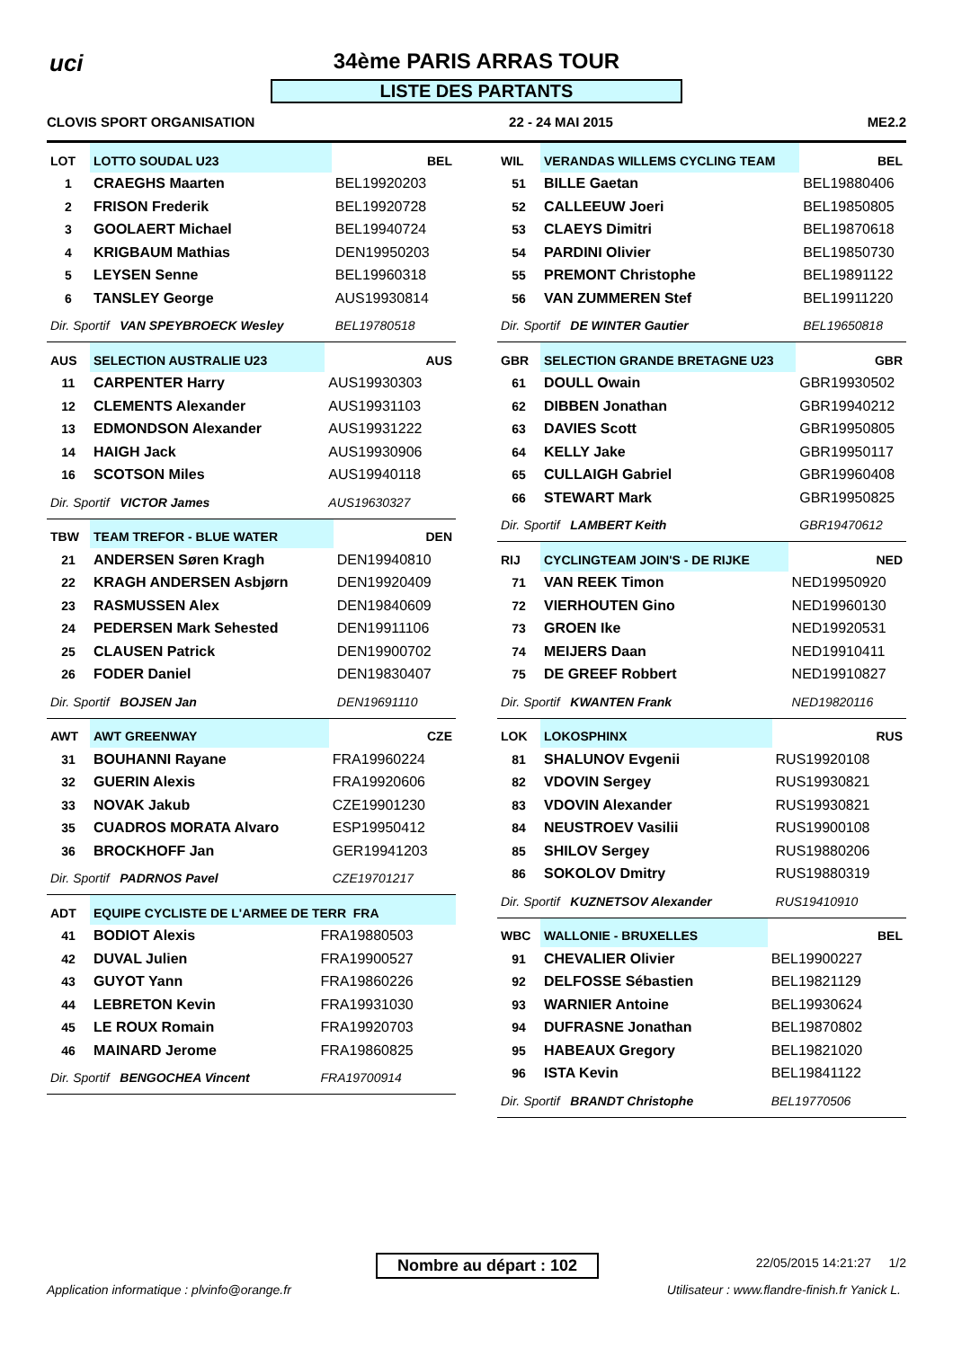uci
34ème PARIS ARRAS TOUR
LISTE DES PARTANTS
CLOVIS SPORT ORGANISATION 22 - 24 MAI 2015 ME2.2
| LOT | LOTTO SOUDAL U23 | BEL |
| 1 | CRAEGHS Maarten | BEL19920203 |
| 2 | FRISON Frederik | BEL19920728 |
| 3 | GOOLAERT Michael | BEL19940724 |
| 4 | KRIGBAUM Mathias | DEN19950203 |
| 5 | LEYSEN Senne | BEL19960318 |
| 6 | TANSLEY George | AUS19930814 |
| Dir. Sportif VAN SPEYBROECK Wesley | | BEL19780518 |
| AUS | SELECTION AUSTRALIE U23 | AUS |
| 11 | CARPENTER Harry | AUS19930303 |
| 12 | CLEMENTS Alexander | AUS19931103 |
| 13 | EDMONDSON Alexander | AUS19931222 |
| 14 | HAIGH Jack | AUS19930906 |
| 16 | SCOTSON Miles | AUS19940118 |
| Dir. Sportif VICTOR James | | AUS19630327 |
| TBW | TEAM TREFOR - BLUE WATER | DEN |
| 21 | ANDERSEN Søren Kragh | DEN19940810 |
| 22 | KRAGH ANDERSEN Asbjørn | DEN19920409 |
| 23 | RASMUSSEN Alex | DEN19840609 |
| 24 | PEDERSEN Mark Sehested | DEN19911106 |
| 25 | CLAUSEN Patrick | DEN19900702 |
| 26 | FODER Daniel | DEN19830407 |
| Dir. Sportif BOJSEN Jan | | DEN19691110 |
| AWT | AWT GREENWAY | CZE |
| 31 | BOUHANNI Rayane | FRA19960224 |
| 32 | GUERIN Alexis | FRA19920606 |
| 33 | NOVAK Jakub | CZE19901230 |
| 35 | CUADROS MORATA Alvaro | ESP19950412 |
| 36 | BROCKHOFF Jan | GER19941203 |
| Dir. Sportif PADRNOS Pavel | | CZE19701217 |
| ADT | EQUIPE CYCLISTE DE L'ARMEE DE TERR FRA | |
| 41 | BODIOT Alexis | FRA19880503 |
| 42 | DUVAL Julien | FRA19900527 |
| 43 | GUYOT Yann | FRA19860226 |
| 44 | LEBRETON Kevin | FRA19931030 |
| 45 | LE ROUX Romain | FRA19920703 |
| 46 | MAINARD Jerome | FRA19860825 |
| Dir. Sportif BENGOCHEA Vincent | | FRA19700914 |
| WIL | VERANDAS WILLEMS CYCLING TEAM | BEL |
| 51 | BILLE Gaetan | BEL19880406 |
| 52 | CALLEEUW Joeri | BEL19850805 |
| 53 | CLAEYS Dimitri | BEL19870618 |
| 54 | PARDINI Olivier | BEL19850730 |
| 55 | PREMONT Christophe | BEL19891122 |
| 56 | VAN ZUMMEREN Stef | BEL19911220 |
| Dir. Sportif DE WINTER Gautier | | BEL19650818 |
| GBR | SELECTION GRANDE BRETAGNE U23 | GBR |
| 61 | DOULL Owain | GBR19930502 |
| 62 | DIBBEN Jonathan | GBR19940212 |
| 63 | DAVIES Scott | GBR19950805 |
| 64 | KELLY Jake | GBR19950117 |
| 65 | CULLAIGH Gabriel | GBR19960408 |
| 66 | STEWART Mark | GBR19950825 |
| Dir. Sportif LAMBERT Keith | | GBR19470612 |
| RIJ | CYCLINGTEAM JOIN'S - DE RIJKE | NED |
| 71 | VAN REEK Timon | NED19950920 |
| 72 | VIERHOUTEN Gino | NED19960130 |
| 73 | GROEN Ike | NED19920531 |
| 74 | MEIJERS Daan | NED19910411 |
| 75 | DE GREEF Robbert | NED19910827 |
| Dir. Sportif KWANTEN Frank | | NED19820116 |
| LOK | LOKOSPHINX | RUS |
| 81 | SHALUNOV Evgenii | RUS19920108 |
| 82 | VDOVIN Sergey | RUS19930821 |
| 83 | VDOVIN Alexander | RUS19930821 |
| 84 | NEUSTROEV Vasilii | RUS19900108 |
| 85 | SHILOV Sergey | RUS19880206 |
| 86 | SOKOLOV Dmitry | RUS19880319 |
| Dir. Sportif KUZNETSOV Alexander | | RUS19410910 |
| WBC | WALLONIE - BRUXELLES | BEL |
| 91 | CHEVALIER Olivier | BEL19900227 |
| 92 | DELFOSSE Sébastien | BEL19821129 |
| 93 | WARNIER Antoine | BEL19930624 |
| 94 | DUFRASNE Jonathan | BEL19870802 |
| 95 | HABEAUX Gregory | BEL19821020 |
| 96 | ISTA Kevin | BEL19841122 |
| Dir. Sportif BRANDT Christophe | | BEL19770506 |
Nombre au départ : 102 22/05/2015 14:21:27 1/2
Application informatique : plvinfo@orange.fr
Utilisateur : www.flandre-finish.fr Yanick L.